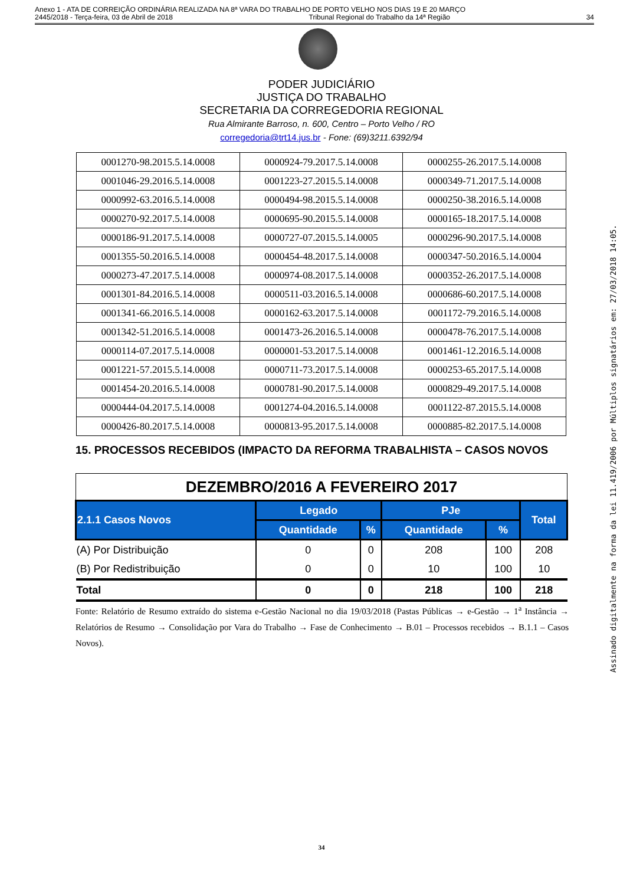Anexo 1 - ATA DE CORREIÇÃO ORDINÁRIA REALIZADA NA 8ª VARA DO TRABALHO DE PORTO VELHO NOS DIAS 19 E 20 MARÇO
2445/2018 - Terça-feira, 03 de Abril de 2018 Tribunal Regional do Trabalho da 14ª Região 34
PODER JUDICIÁRIO
JUSTIÇA DO TRABALHO
SECRETARIA DA CORREGEDORIA REGIONAL
Rua Almirante Barroso, n. 600, Centro – Porto Velho / RO
corregedoria@trt14.jus.br - Fone: (69)3211.6392/94
Assinado digitalmente na forma da lei 11.419/2006 por Múltiplos signatários em: 27/03/2018 14:05.
| 0001270-98.2015.5.14.0008 | 0000924-79.2017.5.14.0008 | 0000255-26.2017.5.14.0008 |
| 0001046-29.2016.5.14.0008 | 0001223-27.2015.5.14.0008 | 0000349-71.2017.5.14.0008 |
| 0000992-63.2016.5.14.0008 | 0000494-98.2015.5.14.0008 | 0000250-38.2016.5.14.0008 |
| 0000270-92.2017.5.14.0008 | 0000695-90.2015.5.14.0008 | 0000165-18.2017.5.14.0008 |
| 0000186-91.2017.5.14.0008 | 0000727-07.2015.5.14.0005 | 0000296-90.2017.5.14.0008 |
| 0001355-50.2016.5.14.0008 | 0000454-48.2017.5.14.0008 | 0000347-50.2016.5.14.0004 |
| 0000273-47.2017.5.14.0008 | 0000974-08.2017.5.14.0008 | 0000352-26.2017.5.14.0008 |
| 0001301-84.2016.5.14.0008 | 0000511-03.2016.5.14.0008 | 0000686-60.2017.5.14.0008 |
| 0001341-66.2016.5.14.0008 | 0000162-63.2017.5.14.0008 | 0001172-79.2016.5.14.0008 |
| 0001342-51.2016.5.14.0008 | 0001473-26.2016.5.14.0008 | 0000478-76.2017.5.14.0008 |
| 0000114-07.2017.5.14.0008 | 0000001-53.2017.5.14.0008 | 0001461-12.2016.5.14.0008 |
| 0001221-57.2015.5.14.0008 | 0000711-73.2017.5.14.0008 | 0000253-65.2017.5.14.0008 |
| 0001454-20.2016.5.14.0008 | 0000781-90.2017.5.14.0008 | 0000829-49.2017.5.14.0008 |
| 0000444-04.2017.5.14.0008 | 0001274-04.2016.5.14.0008 | 0001122-87.2015.5.14.0008 |
| 0000426-80.2017.5.14.0008 | 0000813-95.2017.5.14.0008 | 0000885-82.2017.5.14.0008 |
15. PROCESSOS RECEBIDOS (IMPACTO DA REFORMA TRABALHISTA – CASOS NOVOS
| DEZEMBRO/2016 A FEVEREIRO 2017 | | | | | |
| 2.1.1 Casos Novos | Legado | | PJe | | Total |
| | Quantidade | % | Quantidade | % | |
| (A) Por Distribuição | 0 | 0 | 208 | 100 | 208 |
| (B) Por Redistribuição | 0 | 0 | 10 | 100 | 10 |
| Total | 0 | 0 | 218 | 100 | 218 |
Fonte: Relatório de Resumo extraído do sistema e-Gestão Nacional no dia 19/03/2018 (Pastas Públicas → e-Gestão → 1<sup>a</sup> Instância → Relatórios de Resumo → Consolidação por Vara do Trabalho → Fase de Conhecimento → B.01 – Processos recebidos → B.1.1 – Casos Novos).
34